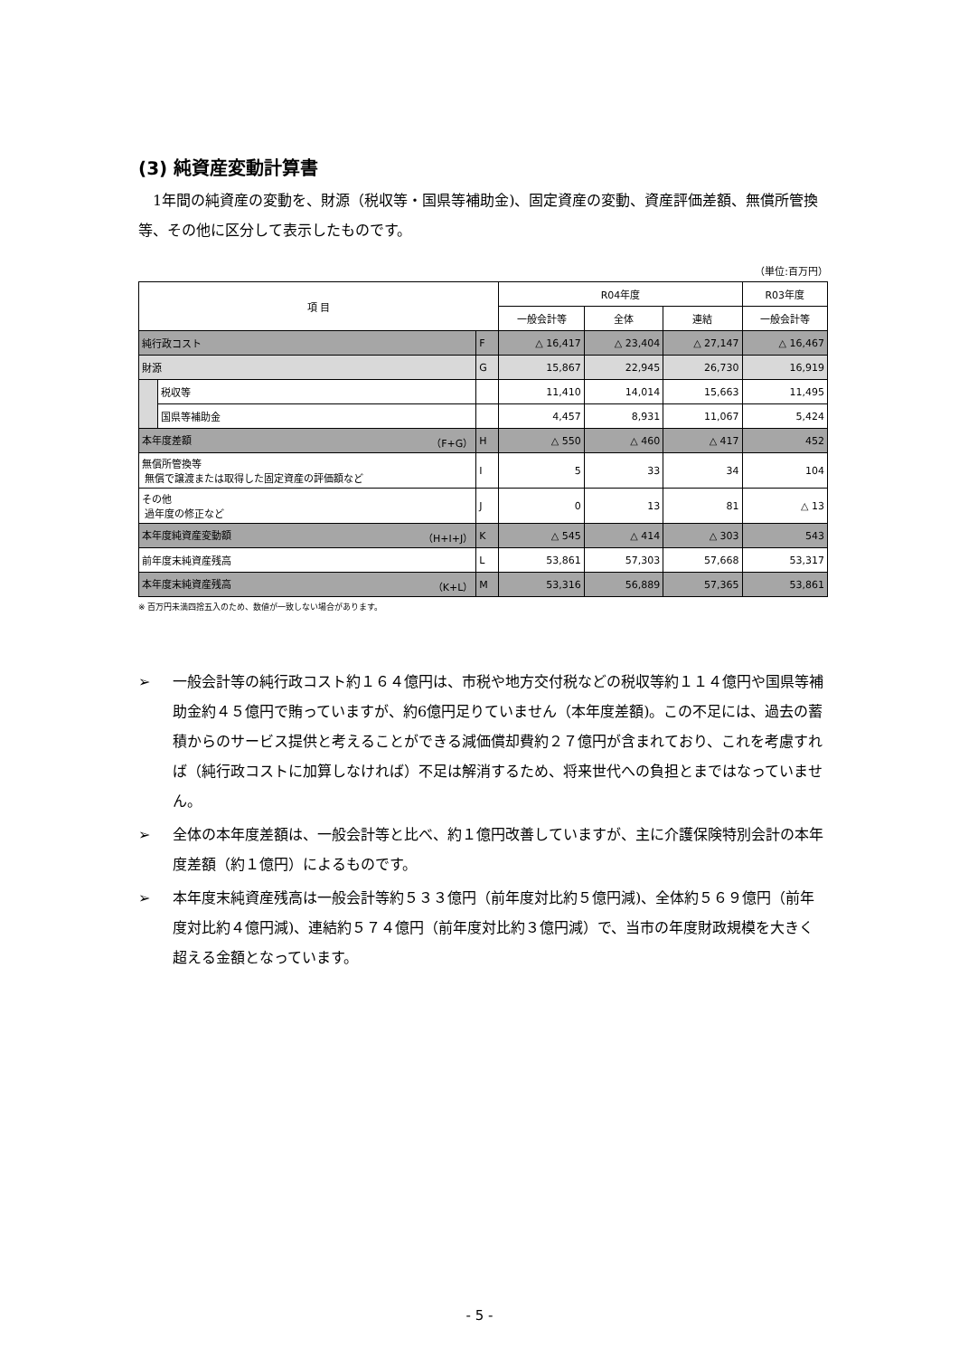(3) 純資産変動計算書
1年間の純資産の変動を、財源（税収等・国県等補助金)、固定資産の変動、資産評価差額、無償所管換等、その他に区分して表示したものです。
（単位:百万円）
| 項 目 | | | R04年度 | | | R03年度 |
| --- | --- | --- | --- | --- | --- | --- |
| | | | 一般会計等 | 全体 | 連結 | 一般会計等 |
| 純行政コスト | | F | △ 16,417 | △ 23,404 | △ 27,147 | △ 16,467 |
| 財源 | | G | 15,867 | 22,945 | 26,730 | 16,919 |
| | 税収等 | | 11,410 | 14,014 | 15,663 | 11,495 |
| | 国県等補助金 | | 4,457 | 8,931 | 11,067 | 5,424 |
| 本年度差額 （F+G） | | H | △ 550 | △ 460 | △ 417 | 452 |
| 無償所管換等 無償で譲渡または取得した固定資産の評価額など | | I | 5 | 33 | 34 | 104 |
| その他 過年度の修正など | | J | 0 | 13 | 81 | △ 13 |
| 本年度純資産変動額 （H+I+J） | | K | △ 545 | △ 414 | △ 303 | 543 |
| 前年度末純資産残高 | | L | 53,861 | 57,303 | 57,668 | 53,317 |
| 本年度末純資産残高 （K+L） | | M | 53,316 | 56,889 | 57,365 | 53,861 |
※ 百万円未満四捨五入のため、数値が一致しない場合があります。
➢ 一般会計等の純行政コスト約１６４億円は、市税や地方交付税などの税収等約１１４億円や国県等補助金約４５億円で賄っていますが、約6億円足りていません（本年度差額)。この不足には、過去の蓄積からのサービス提供と考えることができる減価償却費約２７億円が含まれており、これを考慮すれば（純行政コストに加算しなければ）不足は解消するため、将来世代への負担とまではなっていません。
➢ 全体の本年度差額は、一般会計等と比べ、約１億円改善していますが、主に介護保険特別会計の本年度差額（約１億円）によるものです。
➢ 本年度末純資産残高は一般会計等約５３３億円（前年度対比約５億円減)、全体約５６９億円（前年度対比約４億円減)、連結約５７４億円（前年度対比約３億円減）で、当市の年度財政規模を大きく超える金額となっています。
- 5 -